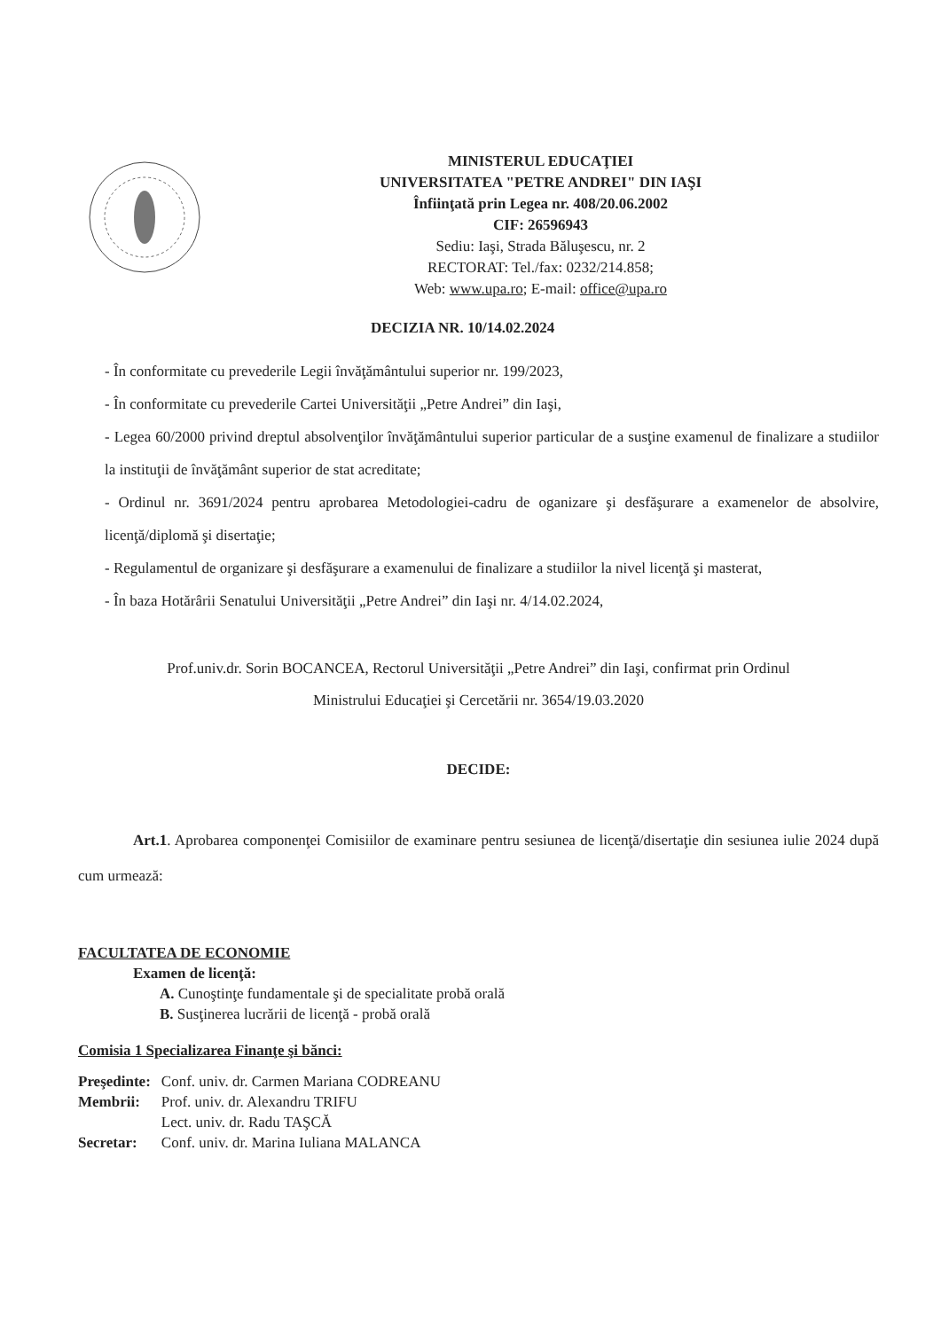MINISTERUL EDUCAŢIEI
UNIVERSITATEA "PETRE ANDREI" DIN IAŞI
Înfiinţată prin Legea nr. 408/20.06.2002
CIF: 26596943
Sediu: Iaşi, Strada Băluşescu, nr. 2
RECTORAT: Tel./fax: 0232/214.858;
Web: www.upa.ro; E-mail: office@upa.ro
DECIZIA NR. 10/14.02.2024
- În conformitate cu prevederile Legii învăţământului superior nr. 199/2023,
- În conformitate cu prevederile Cartei Universităţii „Petre Andrei” din Iaşi,
- Legea 60/2000 privind dreptul absolvenţilor învăţământului superior particular de a susţine examenul de finalizare a studiilor la instituţii de învăţământ superior de stat acreditate;
- Ordinul nr. 3691/2024 pentru aprobarea Metodologiei-cadru de oganizare şi desfăşurare a examenelor de absolvire, licenţă/diplomă şi disertaţie;
- Regulamentul de organizare şi desfăşurare a examenului de finalizare a studiilor la nivel licenţă şi masterat,
- În baza Hotărârii Senatului Universităţii „Petre Andrei” din Iaşi nr. 4/14.02.2024,
Prof.univ.dr. Sorin BOCANCEA, Rectorul Universităţii „Petre Andrei” din Iaşi, confirmat prin Ordinul
Ministrului Educaţiei şi Cercetării nr. 3654/19.03.2020
DECIDE:
Art.1. Aprobarea componenţei Comisiilor de examinare pentru sesiunea de licenţă/disertaţie din sesiunea iulie 2024 după cum urmează:
FACULTATEA DE ECONOMIE
Examen de licenţă:
A. Cunoştinţe fundamentale şi de specialitate probă orală
B. Susţinerea lucrării de licenţă - probă orală
Comisia 1 Specializarea Finanţe şi bănci:
| Preşedinte: | Conf. univ. dr. Carmen Mariana CODREANU |
| Membrii: | Prof. univ. dr. Alexandru TRIFU |
| | Lect. univ. dr. Radu TAŞCĂ |
| Secretar: | Conf. univ. dr. Marina Iuliana MALANCA |